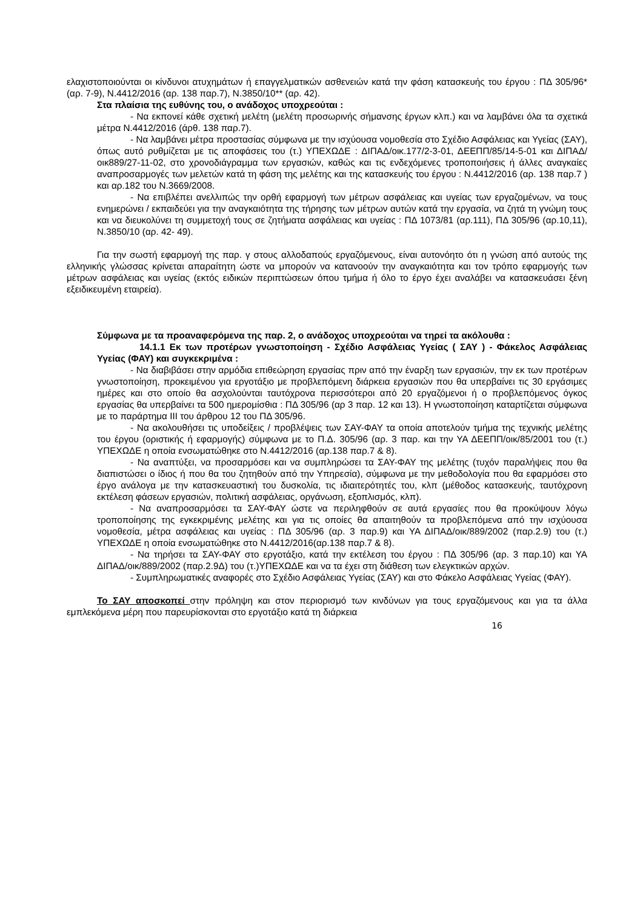ελαχιστοποιούνται οι κίνδυνοι ατυχημάτων ή επαγγελματικών ασθενειών κατά την φάση κατασκευής του έργου : ΠΔ 305/96* (αρ. 7-9), Ν.4412/2016 (αρ. 138 παρ.7), Ν.3850/10** (αρ. 42).
Στα πλαίσια της ευθύνης του, ο ανάδοχος υποχρεούται :
- Να εκπονεί κάθε σχετική μελέτη (μελέτη προσωρινής σήμανσης έργων κλπ.) και να λαμβάνει όλα τα σχετικά μέτρα Ν.4412/2016 (άρθ. 138 παρ.7).
- Να λαμβάνει μέτρα προστασίας σύμφωνα με την ισχύουσα νομοθεσία στο Σχέδιο Ασφάλειας και Υγείας (ΣΑΥ), όπως αυτό ρυθμίζεται με τις αποφάσεις του (τ.) ΥΠΕΧΩΔΕ : ΔΙΠΑΔ/οικ.177/2-3-01, ΔΕΕΠΠ/85/14-5-01 και ΔΙΠΑΔ/οικ889/27-11-02, στο χρονοδιάγραμμα των εργασιών, καθώς και τις ενδεχόμενες τροποποιήσεις ή άλλες αναγκαίες αναπροσαρμογές των μελετών κατά τη φάση της μελέτης και της κατασκευής του έργου : Ν.4412/2016 (αρ. 138 παρ.7 ) και αρ.182 του Ν.3669/2008.
- Να επιβλέπει ανελλιπώς την ορθή εφαρμογή των μέτρων ασφάλειας και υγείας των εργαζομένων, να τους ενημερώνει / εκπαιδεύει για την αναγκαιότητα της τήρησης των μέτρων αυτών κατά την εργασία, να ζητά τη γνώμη τους και να διευκολύνει τη συμμετοχή τους σε ζητήματα ασφάλειας και υγείας : ΠΔ 1073/81 (αρ.111), ΠΔ 305/96 (αρ.10,11), Ν.3850/10 (αρ. 42- 49).
Για την σωστή εφαρμογή της παρ. γ στους αλλοδαπούς εργαζόμενους, είναι αυτονόητο ότι η γνώση από αυτούς της ελληνικής γλώσσας κρίνεται απαραίτητη ώστε να μπορούν να κατανοούν την αναγκαιότητα και τον τρόπο εφαρμογής των μέτρων ασφάλειας και υγείας (εκτός ειδικών περιπτώσεων όπου τμήμα ή όλο το έργο έχει αναλάβει να κατασκευάσει ξένη εξειδικευμένη εταιρεία).
Σύμφωνα με τα προαναφερόμενα της παρ. 2, ο ανάδοχος υποχρεούται να τηρεί τα ακόλουθα :
14.1.1 Εκ των προτέρων γνωστοποίηση - Σχέδιο Ασφάλειας Υγείας ( ΣΑΥ ) - Φάκελος Ασφάλειας Υγείας (ΦΑΥ) και συγκεκριμένα :
- Να διαβιβάσει στην αρμόδια επιθεώρηση εργασίας πριν από την έναρξη των εργασιών, την εκ των προτέρων γνωστοποίηση, προκειμένου για εργοτάξιο με προβλεπόμενη διάρκεια εργασιών που θα υπερβαίνει τις 30 εργάσιμες ημέρες και στο οποίο θα ασχολούνται ταυτόχρονα περισσότεροι από 20 εργαζόμενοι ή ο προβλεπόμενος όγκος εργασίας θα υπερβαίνει τα 500 ημερομίσθια : ΠΔ 305/96 (αρ 3 παρ. 12 και 13). Η γνωστοποίηση καταρτίζεται σύμφωνα με το παράρτημα ΙΙΙ του άρθρου 12 του ΠΔ 305/96.
- Να ακολουθήσει τις υποδείξεις / προβλέψεις των ΣΑΥ-ΦΑΥ τα οποία αποτελούν τμήμα της τεχνικής μελέτης του έργου (οριστικής ή εφαρμογής) σύμφωνα με το Π.Δ. 305/96 (αρ. 3 παρ. και την ΥΑ ΔΕΕΠΠ/οικ/85/2001 του (τ.) ΥΠΕΧΩΔΕ η οποία ενσωματώθηκε στο Ν.4412/2016 (αρ.138 παρ.7 & 8).
- Να αναπτύξει, να προσαρμόσει και να συμπληρώσει τα ΣΑΥ-ΦΑΥ της μελέτης (τυχόν παραλήψεις που θα διαπιστώσει ο ίδιος ή που θα του ζητηθούν από την Υπηρεσία), σύμφωνα με την μεθοδολογία που θα εφαρμόσει στο έργο ανάλογα με την κατασκευαστική του δυσκολία, τις ιδιαιτερότητές του, κλπ (μέθοδος κατασκευής, ταυτόχρονη εκτέλεση φάσεων εργασιών, πολιτική ασφάλειας, οργάνωση, εξοπλισμός, κλπ).
- Να αναπροσαρμόσει τα ΣΑΥ-ΦΑΥ ώστε να περιληφθούν σε αυτά εργασίες που θα προκύψουν λόγω τροποποίησης της εγκεκριμένης μελέτης και για τις οποίες θα απαιτηθούν τα προβλεπόμενα από την ισχύουσα νομοθεσία, μέτρα ασφάλειας και υγείας : ΠΔ 305/96 (αρ. 3 παρ.9) και ΥΑ ΔΙΠΑΔ/οικ/889/2002 (παρ.2.9) του (τ.) ΥΠΕΧΩΔΕ η οποία ενσωματώθηκε στο Ν.4412/2016(αρ.138 παρ.7 & 8).
- Να τηρήσει τα ΣΑΥ-ΦΑΥ στο εργοτάξιο, κατά την εκτέλεση του έργου : ΠΔ 305/96 (αρ. 3 παρ.10) και ΥΑ ΔΙΠΑΔ/οικ/889/2002 (παρ.2.9Δ) του (τ.)ΥΠΕΧΩΔΕ και να τα έχει στη διάθεση των ελεγκτικών αρχών.
- Συμπληρωματικές αναφορές στο Σχέδιο Ασφάλειας Υγείας (ΣΑΥ) και στο Φάκελο Ασφάλειας Υγείας (ΦΑΥ).
Το ΣΑΥ αποσκοπεί στην πρόληψη και στον περιορισμό των κινδύνων για τους εργαζόμενους και για τα άλλα εμπλεκόμενα μέρη που παρευρίσκονται στο εργοτάξιο κατά τη διάρκεια
16